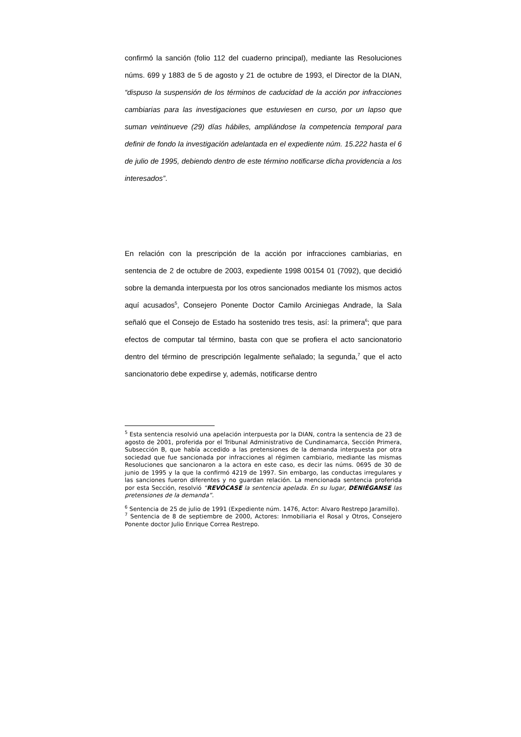confirmó la sanción (folio 112 del cuaderno principal), mediante las Resoluciones núms. 699 y 1883 de 5 de agosto y 21 de octubre de 1993, el Director de la DIAN, “dispuso la suspensión de los términos de caducidad de la acción por infracciones cambiarias para las investigaciones que estuviesen en curso, por un lapso que suman veintinueve (29) días hábiles, ampliándose la competencia temporal para definir de fondo la investigación adelantada en el expediente núm. 15.222 hasta el 6 de julio de 1995, debiendo dentro de este término notificarse dicha providencia a los interesados”.
En relación con la prescripción de la acción por infracciones cambiarias, en sentencia de 2 de octubre de 2003, expediente 1998 00154 01 (7092), que decidió sobre la demanda interpuesta por los otros sancionados mediante los mismos actos aquí acusados<sup>5</sup>, Consejero Ponente Doctor Camilo Arciniegas Andrade, la Sala señaló que el Consejo de Estado ha sostenido tres tesis, así: la primera<sup>6</sup>; que para efectos de computar tal término, basta con que se profiera el acto sancionatorio dentro del término de prescripción legalmente señalado; la segunda,<sup>7</sup> que el acto sancionatorio debe expedirse y, además, notificarse dentro
<sup>5</sup> Esta sentencia resolvió una apelación interpuesta por la DIAN, contra la sentencia de 23 de agosto de 2001, proferida por el Tribunal Administrativo de Cundinamarca, Sección Primera, Subsección B, que había accedido a las pretensiones de la demanda interpuesta por otra sociedad que fue sancionada por infracciones al régimen cambiario, mediante las mismas Resoluciones que sancionaron a la actora en este caso, es decir las núms. 0695 de 30 de junio de 1995 y la que la confirmó 4219 de 1997. Sin embargo, las conductas irregulares y las sanciones fueron diferentes y no guardan relación. La mencionada sentencia proferida por esta Sección, resolvió “REVÓCASE la sentencia apelada. En su lugar, DENIÉGANSE las pretensiones de la demanda”.
<sup>6</sup> Sentencia de 25 de julio de 1991 (Expediente núm. 1476, Actor: Alvaro Restrepo Jaramillo).
<sup>7</sup> Sentencia de 8 de septiembre de 2000, Actores: Inmobiliaria el Rosal y Otros, Consejero Ponente doctor Julio Enrique Correa Restrepo.